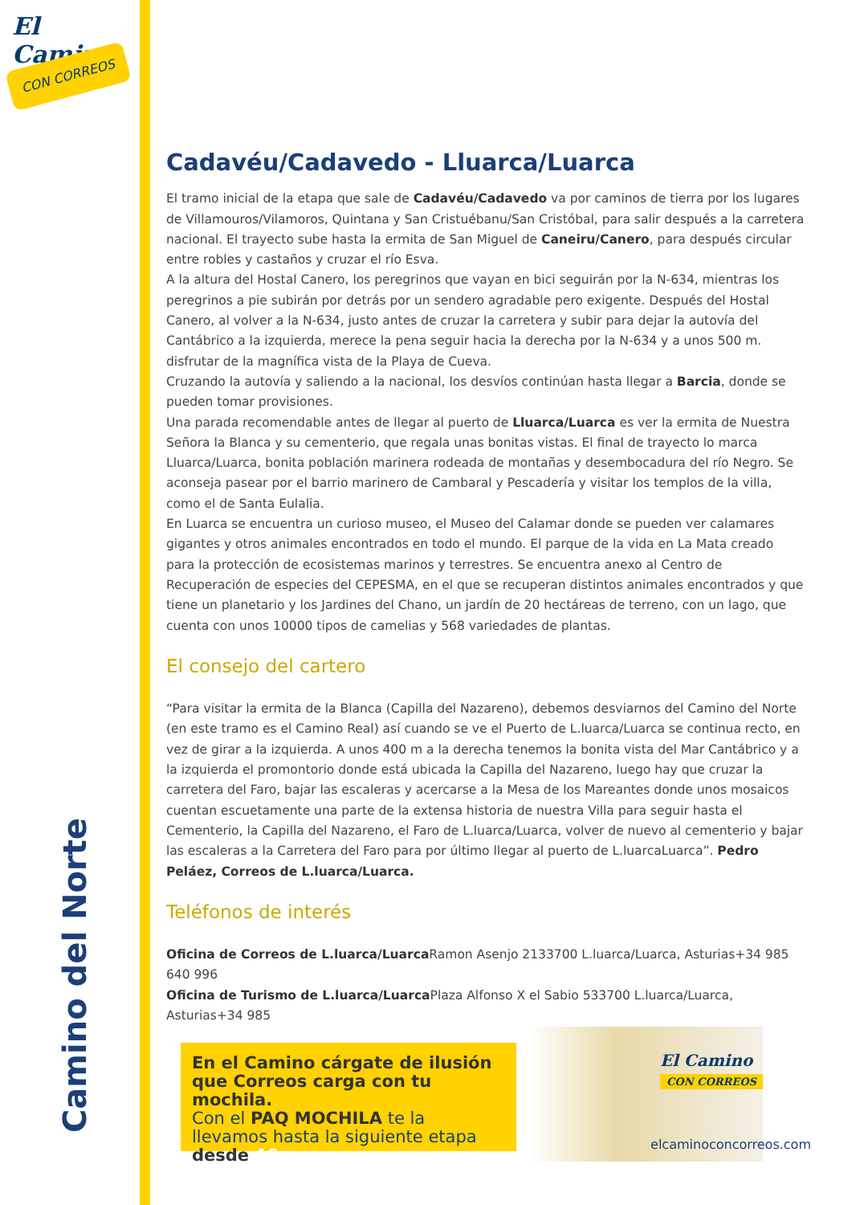El Camino
CON CORREOS
Camino del Norte
Cadavéu/Cadavedo - Lluarca/Luarca
El tramo inicial de la etapa que sale de Cadavéu/Cadavedo va por caminos de tierra por los lugares de Villamouros/Vilamoros, Quintana y San Cristuébanu/San Cristóbal, para salir después a la carretera nacional. El trayecto sube hasta la ermita de San Miguel de Caneiru/Canero, para después circular entre robles y castaños y cruzar el río Esva.
A la altura del Hostal Canero, los peregrinos que vayan en bici seguirán por la N-634, mientras los peregrinos a pie subirán por detrás por un sendero agradable pero exigente. Después del Hostal Canero, al volver a la N-634, justo antes de cruzar la carretera y subir para dejar la autovía del Cantábrico a la izquierda, merece la pena seguir hacia la derecha por la N-634 y a unos 500 m. disfrutar de la magnífica vista de la Playa de Cueva.
Cruzando la autovía y saliendo a la nacional, los desvíos continúan hasta llegar a Barcia, donde se pueden tomar provisiones.
Una parada recomendable antes de llegar al puerto de Lluarca/Luarca es ver la ermita de Nuestra Señora la Blanca y su cementerio, que regala unas bonitas vistas. El final de trayecto lo marca Lluarca/Luarca, bonita población marinera rodeada de montañas y desembocadura del río Negro. Se aconseja pasear por el barrio marinero de Cambaral y Pescadería y visitar los templos de la villa, como el de Santa Eulalia.
En Luarca se encuentra un curioso museo, el Museo del Calamar donde se pueden ver calamares gigantes y otros animales encontrados en todo el mundo. El parque de la vida en La Mata creado para la protección de ecosistemas marinos y terrestres. Se encuentra anexo al Centro de Recuperación de especies del CEPESMA, en el que se recuperan distintos animales encontrados y que tiene un planetario y los Jardines del Chano, un jardín de 20 hectáreas de terreno, con un lago, que cuenta con unos 10000 tipos de camelias y 568 variedades de plantas.
El consejo del cartero
“Para visitar la ermita de la Blanca (Capilla del Nazareno), debemos desviarnos del Camino del Norte (en este tramo es el Camino Real) así cuando se ve el Puerto de L.luarca/Luarca se continua recto, en vez de girar a la izquierda. A unos 400 m a la derecha tenemos la bonita vista del Mar Cantábrico y a la izquierda el promontorio donde está ubicada la Capilla del Nazareno, luego hay que cruzar la carretera del Faro, bajar las escaleras y acercarse a la Mesa de los Mareantes donde unos mosaicos cuentan escuetamente una parte de la extensa historia de nuestra Villa para seguir hasta el Cementerio, la Capilla del Nazareno, el Faro de L.luarca/Luarca, volver de nuevo al cementerio y bajar las escaleras a la Carretera del Faro para por último llegar al puerto de L.luarcaLuarca”. Pedro Peláez, Correos de L.luarca/Luarca.
Teléfonos de interés
Oficina de Correos de L.luarca/Luarca Ramon Asenjo 2133700 L.luarca/Luarca, Asturias+34 985 640 996
Oficina de Turismo de L.luarca/Luarca Plaza Alfonso X el Sabio 533700 L.luarca/Luarca, Asturias+34 985
En el Camino cárgate de ilusión que Correos carga con tu mochila.
Con el PAQ MOCHILA te la llevamos hasta la siguiente etapa desde 4€
El Camino
CON CORREOS
elcaminoconcorreos.com